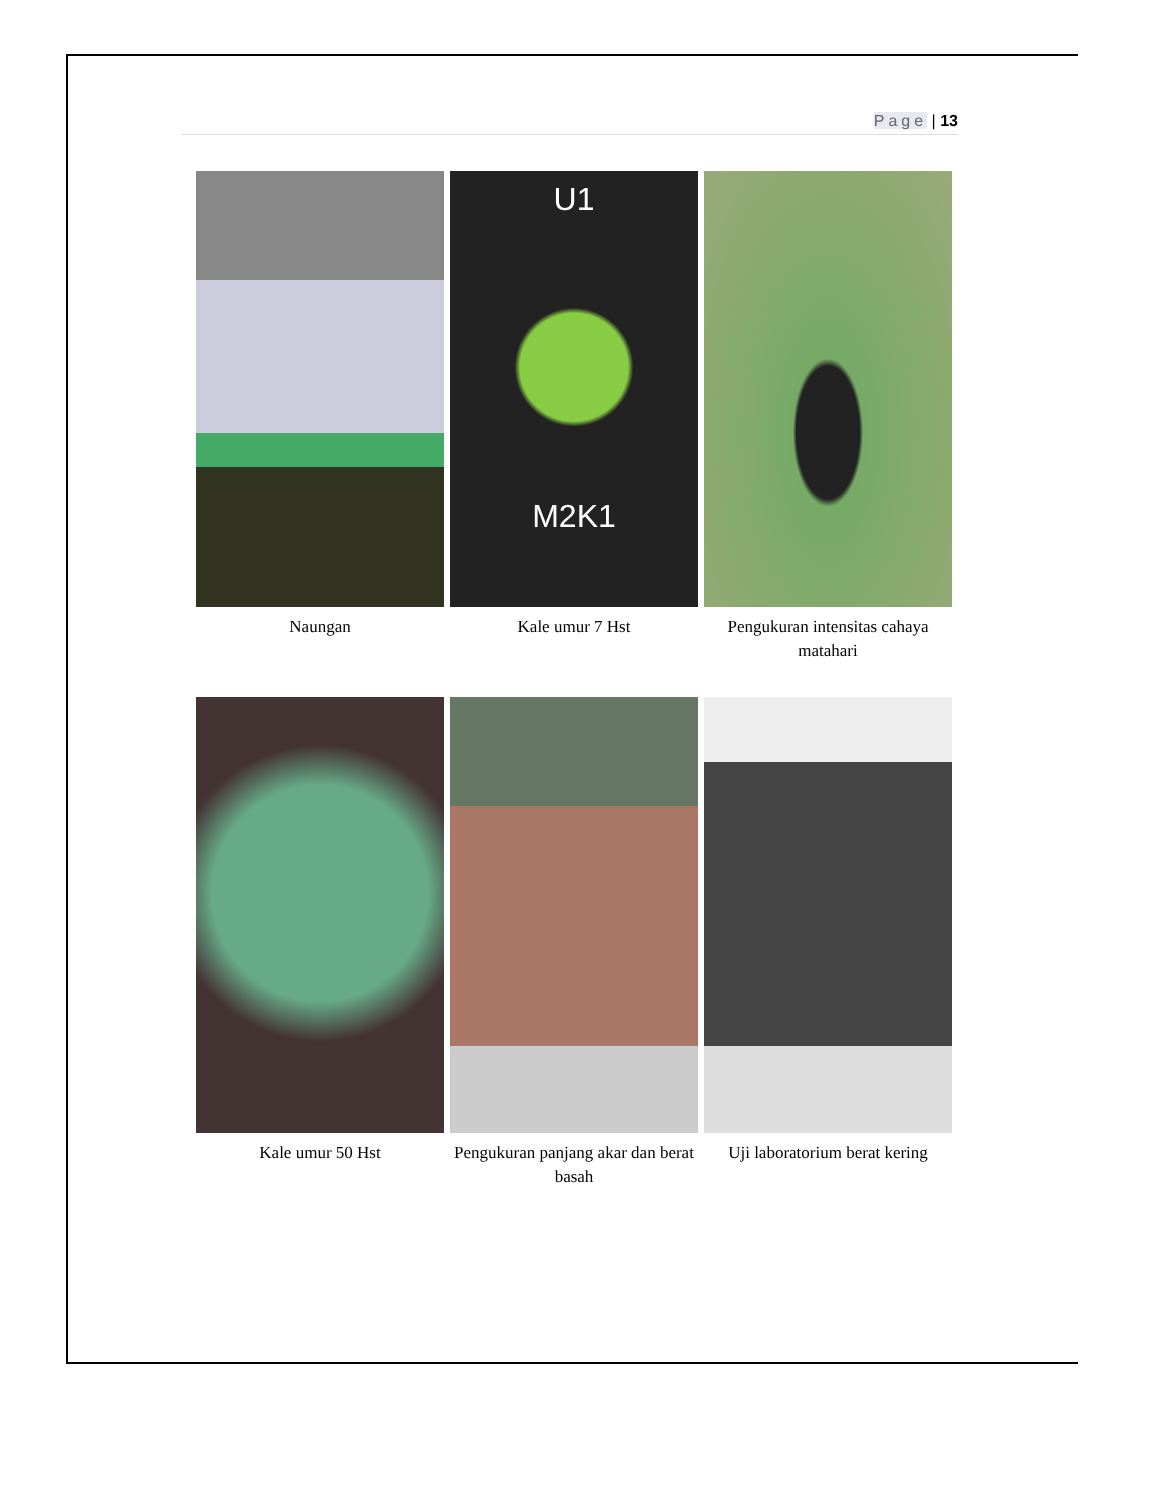Page | 13
Naungan
U1
M2K1
Kale umur 7 Hst
Pengukuran intensitas cahaya matahari
Kale umur 50 Hst
Pengukuran panjang akar dan berat basah
Uji laboratorium berat kering